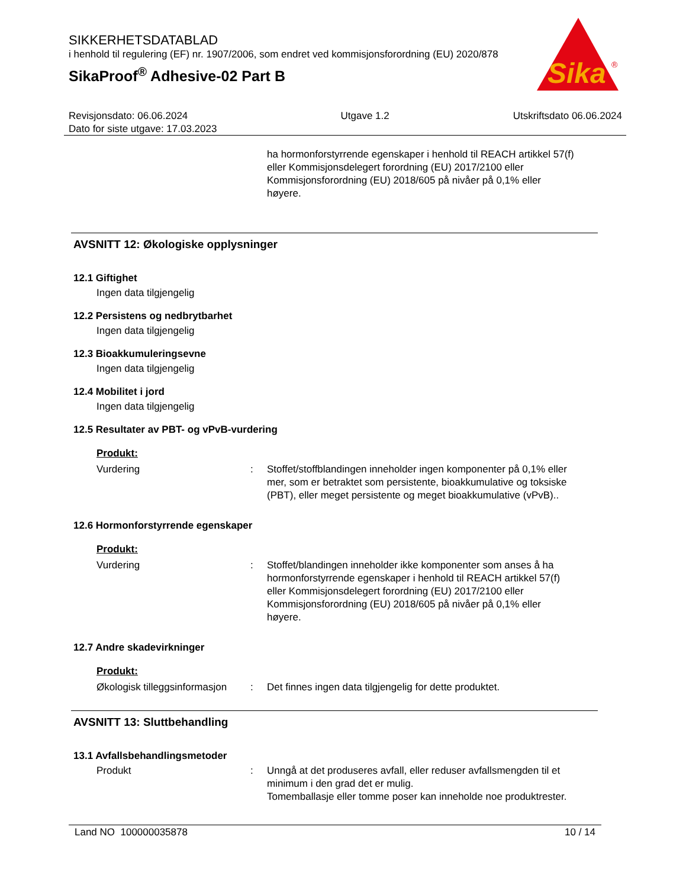SIKKERHETSDATABLAD
i henhold til regulering (EF) nr. 1907/2006, som endret ved kommisjonsforordning (EU) 2020/878
SikaProof<sup>®</sup> Adhesive-02 Part B
Sika
®
Revisjonsdato: 06.06.2024
Dato for siste utgave: 17.03.2023
Utgave 1.2 Utskriftsdato 06.06.2024
ha hormonforstyrrende egenskaper i henhold til REACH artikkel 57(f) eller Kommisjonsdelegert forordning (EU) 2017/2100 eller Kommisjonsforordning (EU) 2018/605 på nivåer på 0,1% eller høyere.
AVSNITT 12: Økologiske opplysninger
12.1 Giftighet
Ingen data tilgjengelig
12.2 Persistens og nedbrytbarhet
Ingen data tilgjengelig
12.3 Bioakkumuleringsevne
Ingen data tilgjengelig
12.4 Mobilitet i jord
Ingen data tilgjengelig
12.5 Resultater av PBT- og vPvB-vurdering
Produkt:
Vurdering : Stoffet/stoffblandingen inneholder ingen komponenter på 0,1% eller mer, som er betraktet som persistente, bioakkumulative og toksiske (PBT), eller meget persistente og meget bioakkumulative (vPvB)..
12.6 Hormonforstyrrende egenskaper
Produkt:
Vurdering : Stoffet/blandingen inneholder ikke komponenter som anses å ha hormonforstyrrende egenskaper i henhold til REACH artikkel 57(f) eller Kommisjonsdelegert forordning (EU) 2017/2100 eller Kommisjonsforordning (EU) 2018/605 på nivåer på 0,1% eller høyere.
12.7 Andre skadevirkninger
Produkt:
Økologisk tilleggsinformasjon
: Det finnes ingen data tilgjengelig for dette produktet.
AVSNITT 13: Sluttbehandling
13.1 Avfallsbehandlingsmetoder
Produkt : Unngå at det produseres avfall, eller reduser avfallsmengden til et minimum i den grad det er mulig.
Tomemballasje eller tomme poser kan inneholde noe produktrester.
Land NO 100000035878 10 / 14